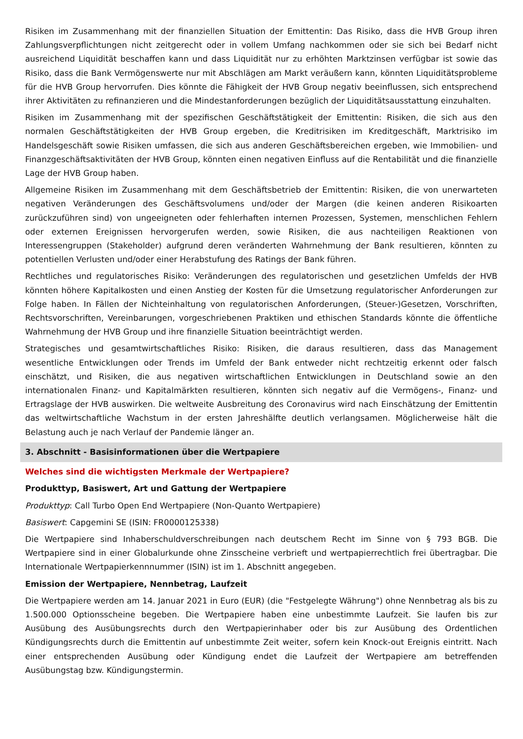Risiken im Zusammenhang mit der finanziellen Situation der Emittentin: Das Risiko, dass die HVB Group ihren Zahlungsverpflichtungen nicht zeitgerecht oder in vollem Umfang nachkommen oder sie sich bei Bedarf nicht ausreichend Liquidität beschaffen kann und dass Liquidität nur zu erhöhten Marktzinsen verfügbar ist sowie das Risiko, dass die Bank Vermögenswerte nur mit Abschlägen am Markt veräußern kann, könnten Liquiditätsprobleme für die HVB Group hervorrufen. Dies könnte die Fähigkeit der HVB Group negativ beeinflussen, sich entsprechend ihrer Aktivitäten zu refinanzieren und die Mindestanforderungen bezüglich der Liquiditätsausstattung einzuhalten.
Risiken im Zusammenhang mit der spezifischen Geschäftstätigkeit der Emittentin: Risiken, die sich aus den normalen Geschäftstätigkeiten der HVB Group ergeben, die Kreditrisiken im Kreditgeschäft, Marktrisiko im Handelsgeschäft sowie Risiken umfassen, die sich aus anderen Geschäftsbereichen ergeben, wie Immobilien- und Finanzgeschäftsaktivitäten der HVB Group, könnten einen negativen Einfluss auf die Rentabilität und die finanzielle Lage der HVB Group haben.
Allgemeine Risiken im Zusammenhang mit dem Geschäftsbetrieb der Emittentin: Risiken, die von unerwarteten negativen Veränderungen des Geschäftsvolumens und/oder der Margen (die keinen anderen Risikoarten zurückzuführen sind) von ungeeigneten oder fehlerhaften internen Prozessen, Systemen, menschlichen Fehlern oder externen Ereignissen hervorgerufen werden, sowie Risiken, die aus nachteiligen Reaktionen von Interessengruppen (Stakeholder) aufgrund deren veränderten Wahrnehmung der Bank resultieren, könnten zu potentiellen Verlusten und/oder einer Herabstufung des Ratings der Bank führen.
Rechtliches und regulatorisches Risiko: Veränderungen des regulatorischen und gesetzlichen Umfelds der HVB könnten höhere Kapitalkosten und einen Anstieg der Kosten für die Umsetzung regulatorischer Anforderungen zur Folge haben. In Fällen der Nichteinhaltung von regulatorischen Anforderungen, (Steuer-)Gesetzen, Vorschriften, Rechtsvorschriften, Vereinbarungen, vorgeschriebenen Praktiken und ethischen Standards könnte die öffentliche Wahrnehmung der HVB Group und ihre finanzielle Situation beeinträchtigt werden.
Strategisches und gesamtwirtschaftliches Risiko: Risiken, die daraus resultieren, dass das Management wesentliche Entwicklungen oder Trends im Umfeld der Bank entweder nicht rechtzeitig erkennt oder falsch einschätzt, und Risiken, die aus negativen wirtschaftlichen Entwicklungen in Deutschland sowie an den internationalen Finanz- und Kapitalmärkten resultieren, könnten sich negativ auf die Vermögens-, Finanz- und Ertragslage der HVB auswirken. Die weltweite Ausbreitung des Coronavirus wird nach Einschätzung der Emittentin das weltwirtschaftliche Wachstum in der ersten Jahreshälfte deutlich verlangsamen. Möglicherweise hält die Belastung auch je nach Verlauf der Pandemie länger an.
3. Abschnitt - Basisinformationen über die Wertpapiere
Welches sind die wichtigsten Merkmale der Wertpapiere?
Produkttyp, Basiswert, Art und Gattung der Wertpapiere
Produkttyp: Call Turbo Open End Wertpapiere (Non-Quanto Wertpapiere)
Basiswert: Capgemini SE (ISIN: FR0000125338)
Die Wertpapiere sind Inhaberschuldverschreibungen nach deutschem Recht im Sinne von § 793 BGB. Die Wertpapiere sind in einer Globalurkunde ohne Zinsscheine verbrieft und wertpapierrechtlich frei übertragbar. Die Internationale Wertpapierkennnummer (ISIN) ist im 1. Abschnitt angegeben.
Emission der Wertpapiere, Nennbetrag, Laufzeit
Die Wertpapiere werden am 14. Januar 2021 in Euro (EUR) (die "Festgelegte Währung") ohne Nennbetrag als bis zu 1.500.000 Optionsscheine begeben. Die Wertpapiere haben eine unbestimmte Laufzeit. Sie laufen bis zur Ausübung des Ausübungsrechts durch den Wertpapierinhaber oder bis zur Ausübung des Ordentlichen Kündigungsrechts durch die Emittentin auf unbestimmte Zeit weiter, sofern kein Knock-out Ereignis eintritt. Nach einer entsprechenden Ausübung oder Kündigung endet die Laufzeit der Wertpapiere am betreffenden Ausübungstag bzw. Kündigungstermin.